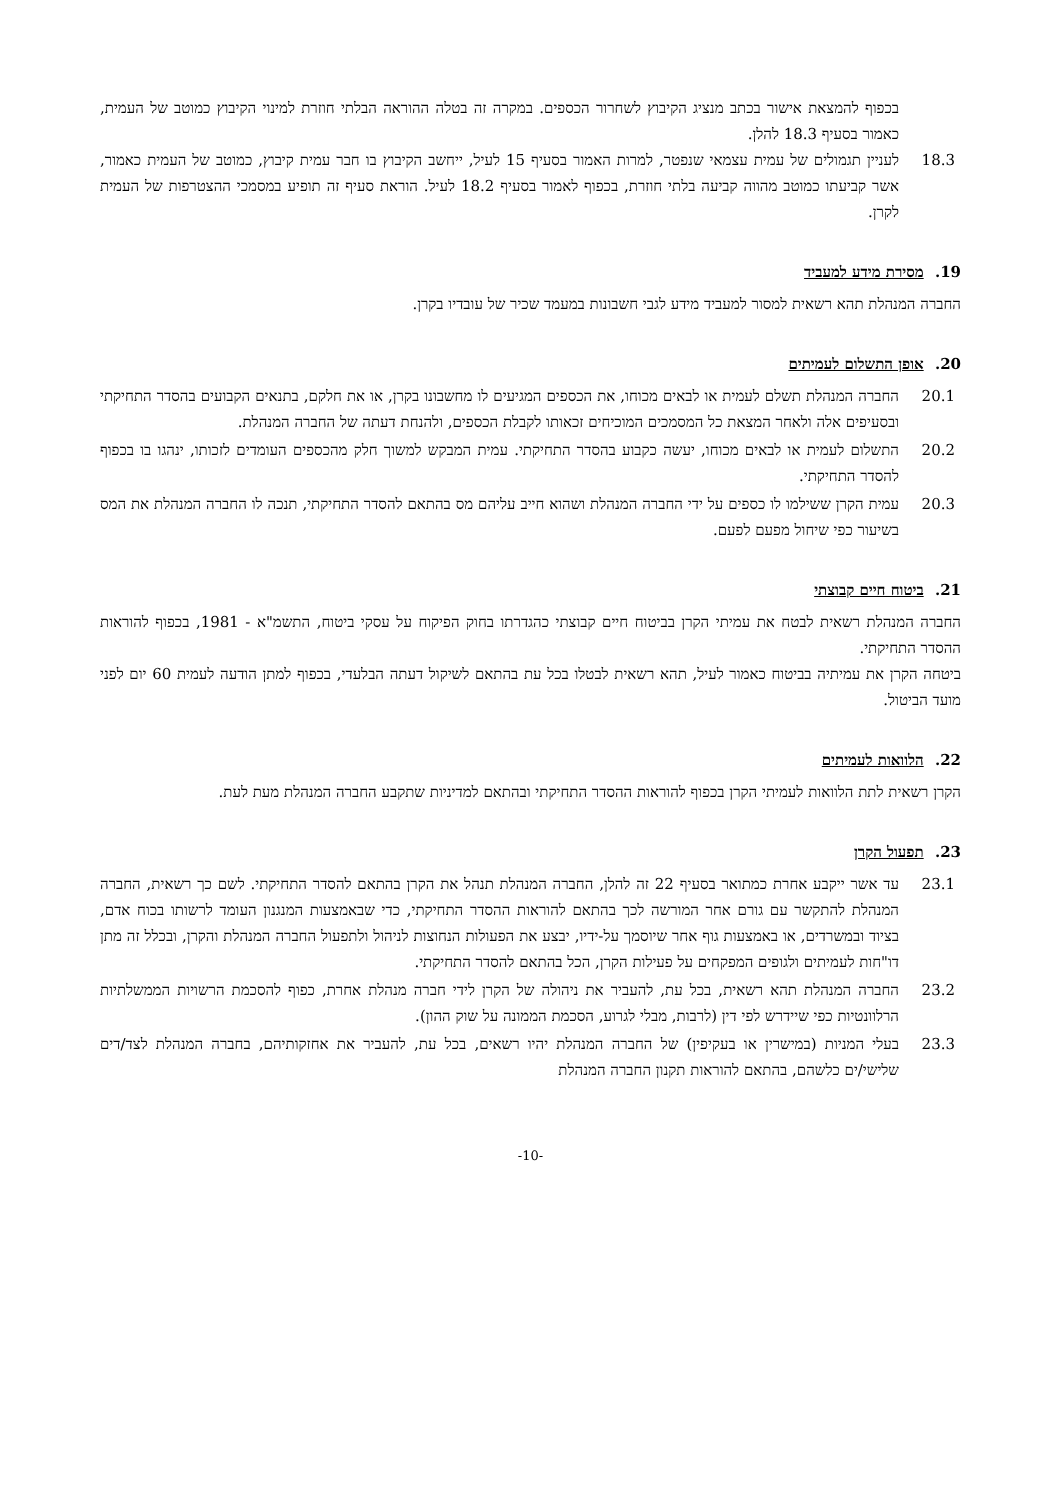בכפוף להמצאת אישור בכתב מנציג הקיבוץ לשחרור הכספים. במקרה זה בטלה ההוראה הבלתי חוזרת למינוי הקיבוץ כמוטב של העמית, כאמור בסעיף 18.3 להלן.
18.3 לעניין תגמולים של עמית עצמאי שנפטר, למרות האמור בסעיף 15 לעיל, ייחשב הקיבוץ בו חבר עמית קיבוץ, כמוטב של העמית כאמור, אשר קביעתו כמוטב מהווה קביעה בלתי חוזרת, בכפוף לאמור בסעיף 18.2 לעיל. הוראת סעיף זה תופיע במסמכי ההצטרפות של העמית לקרן.
19. מסירת מידע למעביד
החברה המנהלת תהא רשאית למסור למעביד מידע לגבי חשבונות במעמד שכיר של עובדיו בקרן.
20. אופן התשלום לעמיתים
20.1 החברה המנהלת תשלם לעמית או לבאים מכוחו, את הכספים המגיעים לו מחשבונו בקרן, או את חלקם, בתנאים הקבועים בהסדר התחיקתי ובסעיפים אלה ולאחר המצאת כל המסמכים המוכיחים זכאותו לקבלת הכספים, ולהנחת דעתה של החברה המנהלת.
20.2 התשלום לעמית או לבאים מכוחו, יעשה כקבוע בהסדר התחיקתי. עמית המבקש למשוך חלק מהכספים העומדים לזכותו, ינהגו בו בכפוף להסדר התחיקתי.
20.3 עמית הקרן ששילמו לו כספים על ידי החברה המנהלת ושהוא חייב עליהם מס בהתאם להסדר התחיקתי, תנכה לו החברה המנהלת את המס בשיעור כפי שיחול מפעם לפעם.
21. ביטוח חיים קבוצתי
החברה המנהלת רשאית לבטח את עמיתי הקרן בביטוח חיים קבוצתי כהגדרתו בחוק הפיקוח על עסקי ביטוח, התשמ"א - 1981, בכפוף להוראות ההסדר התחיקתי.
ביטחה הקרן את עמיתיה בביטוח כאמור לעיל, תהא רשאית לבטלו בכל עת בהתאם לשיקול דעתה הבלעדי, בכפוף למתן הודעה לעמית 60 יום לפני מועד הביטול.
22. הלוואות לעמיתים
הקרן רשאית לתת הלוואות לעמיתי הקרן בכפוף להוראות ההסדר התחיקתי ובהתאם למדיניות שתקבע החברה המנהלת מעת לעת.
23. תפעול הקרן
23.1 עד אשר ייקבע אחרת כמתואר בסעיף 22 זה להלן, החברה המנהלת תנהל את הקרן בהתאם להסדר התחיקתי. לשם כך רשאית, החברה המנהלת להתקשר עם גורם אחר המורשה לכך בהתאם להוראות ההסדר התחיקתי, כדי שבאמצעות המנגנון העומד לרשותו בכוח אדם, בציוד ובמשרדים, או באמצעות גוף אחר שיוסמך על-ידיו, יבצע את הפעולות הנחוצות לניהול ולתפעול החברה המנהלת והקרן, ובכלל זה מתן דו"חות לעמיתים ולגופים המפקחים על פעילות הקרן, הכל בהתאם להסדר התחיקתי.
23.2 החברה המנהלת תהא רשאית, בכל עת, להעביר את ניהולה של הקרן לידי חברה מנהלת אחרת, כפוף להסכמת הרשויות הממשלתיות הרלוונטיות כפי שיידרש לפי דין (לרבות, מבלי לגרוע, הסכמת הממונה על שוק ההון).
23.3 בעלי המניות (במישרין או בעקיפין) של החברה המנהלת יהיו רשאים, בכל עת, להעביר את אחזקותיהם, בחברה המנהלת לצד/דים שלישי/ים כלשהם, בהתאם להוראות תקנון החברה המנהלת
-10-